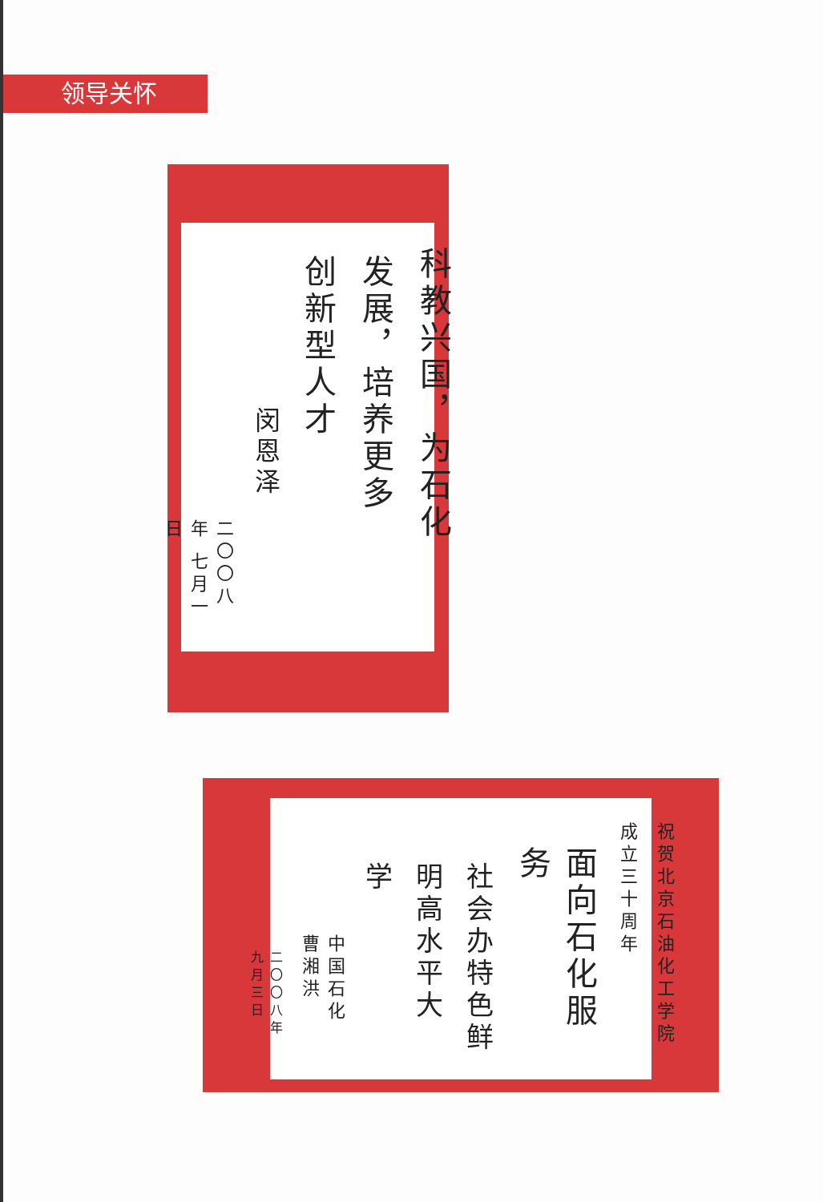领导关怀
科教兴国，为石化
发展，培养更多
创新型人才
闵恩泽
二〇〇八年 七月一日
祝贺北京石油化工学院
成立三十周年
面向石化服务
社会办特色鲜
明高水平大
学
中国石化 曹湘洪
二〇〇八年九月三日